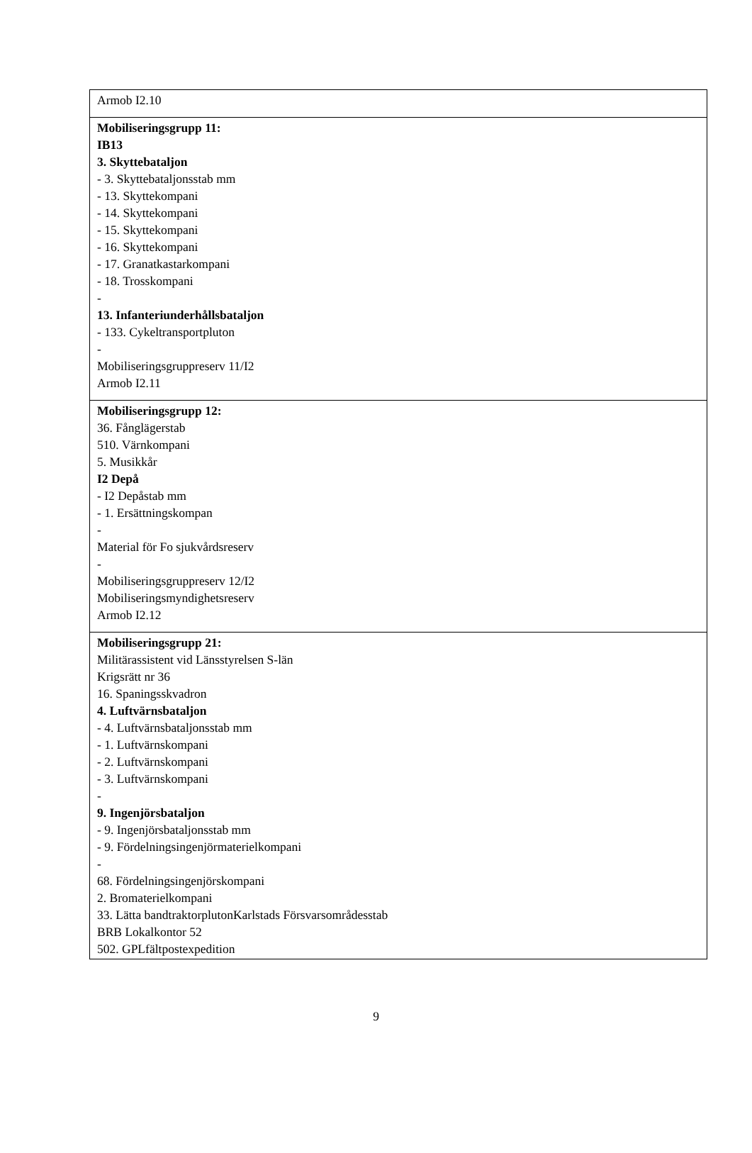| Armob I2.10 |
| Mobiliseringsgrupp 11: IB13 3. Skyttebataljon - 3. Skyttebataljonsstab mm - 13. Skyttekompani - 14. Skyttekompani - 15. Skyttekompani - 16. Skyttekompani - 17. Granatkastarkompani - 18. Trosskompani - 13. Infanteriunderhållsbataljon - 133. Cykeltransportpluton - Mobiliseringsgruppreserv 11/I2 Armob I2.11 |
| Mobiliseringsgrupp 12: 36. Fånglägerstab 510. Värnkompani 5. Musikkår I2 Depå - I2 Depåstab mm - 1. Ersättningskompan - Material för Fo sjukvårdsreserv - Mobiliseringsgruppreserv 12/I2 Mobiliseringsmyndighetsreserv Armob I2.12 |
| Mobiliseringsgrupp 21: Militärassistent vid Länsstyrelsen S-län Krigsrätt nr 36 16. Spaningsskvadron 4. Luftvärnsbataljon - 4. Luftvärnsbataljonsstab mm - 1. Luftvärnskompani - 2. Luftvärnskompani - 3. Luftvärnskompani - 9. Ingenjörsbataljon - 9. Ingenjörsbataljonsstab mm - 9. Fördelningsingenjörmaterielkompani - 68. Fördelningsingenjörskompani 2. Bromaterielkompani 33. Lätta bandtraktorplutonKarlstads Försvarsområdesstab BRB Lokalkontor 52 502. GPLfältpostexpedition |
9